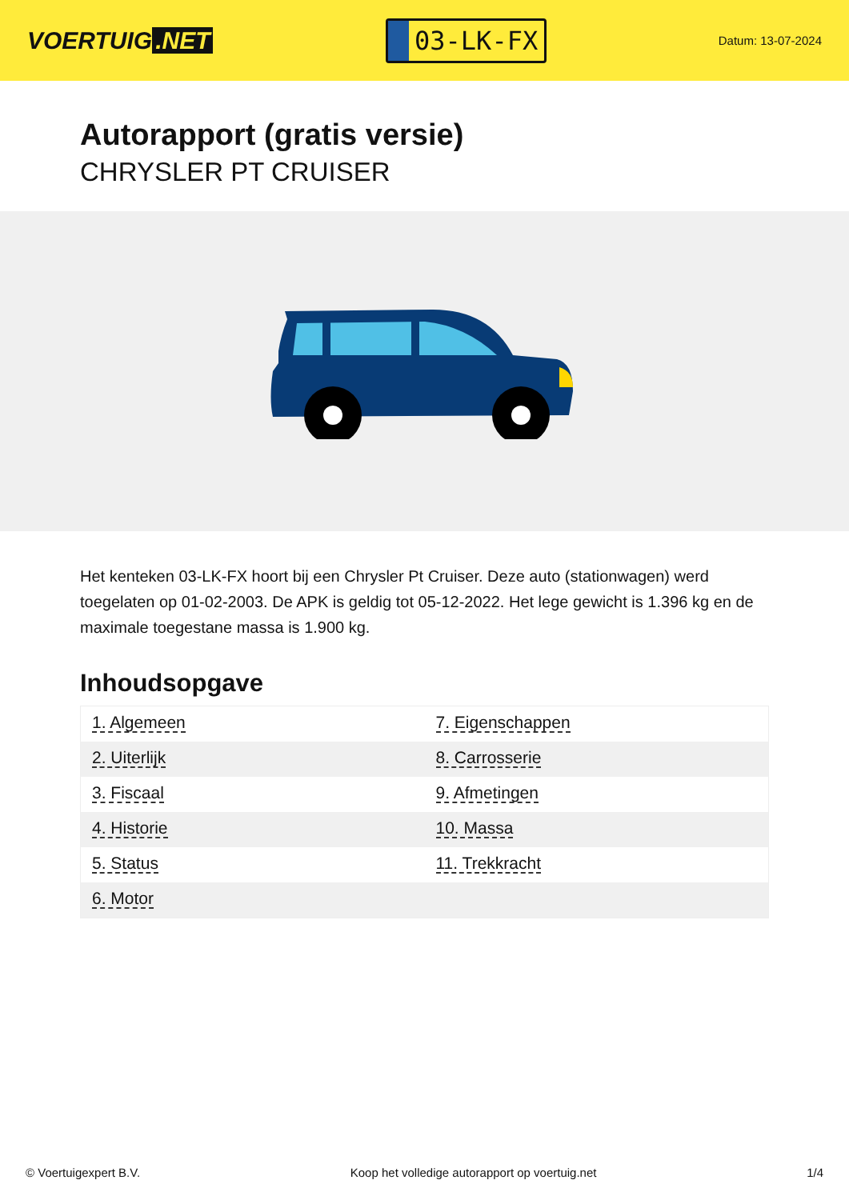VOERTUIG.NET
03-LK-FX
Datum: 13-07-2024
Autorapport (gratis versie)
CHRYSLER PT CRUISER
Het kenteken 03-LK-FX hoort bij een Chrysler Pt Cruiser. Deze auto (stationwagen) werd toegelaten op 01-02-2003. De APK is geldig tot 05-12-2022. Het lege gewicht is 1.396 kg en de maximale toegestane massa is 1.900 kg.
Inhoudsopgave
| 1. Algemeen | 7. Eigenschappen |
| 2. Uiterlijk | 8. Carrosserie |
| 3. Fiscaal | 9. Afmetingen |
| 4. Historie | 10. Massa |
| 5. Status | 11. Trekkracht |
| 6. Motor | |
© Voertuigexpert B.V. Koop het volledige autorapport op voertuig.net 1/4